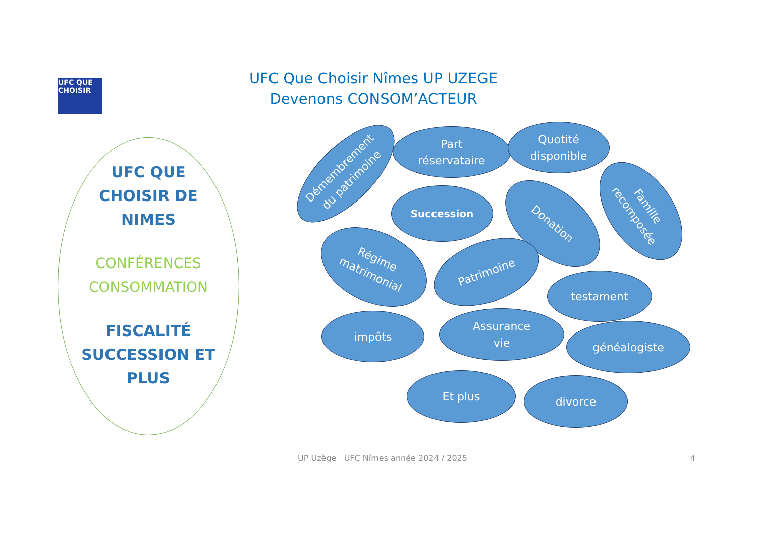UFC QUE CHOISIR
UFC Que Choisir Nîmes UP UZEGE
Devenons CONSOM’ACTEUR
UFC QUE
CHOISIR DE
NIMES
CONFÉRENCES
CONSOMMATION
FISCALITÉ
SUCCESSION ET
PLUS
Démembrement
du patrimoine
Part
réservataire
Quotité
disponible
Succession
Donation
Famille
recomposée
Régime
matrimonial
Patrimoine
testament
impôts
Assurance
vie
généalogiste
Et plus divorce
UP Uzège UFC Nîmes année 2024 / 2025
4